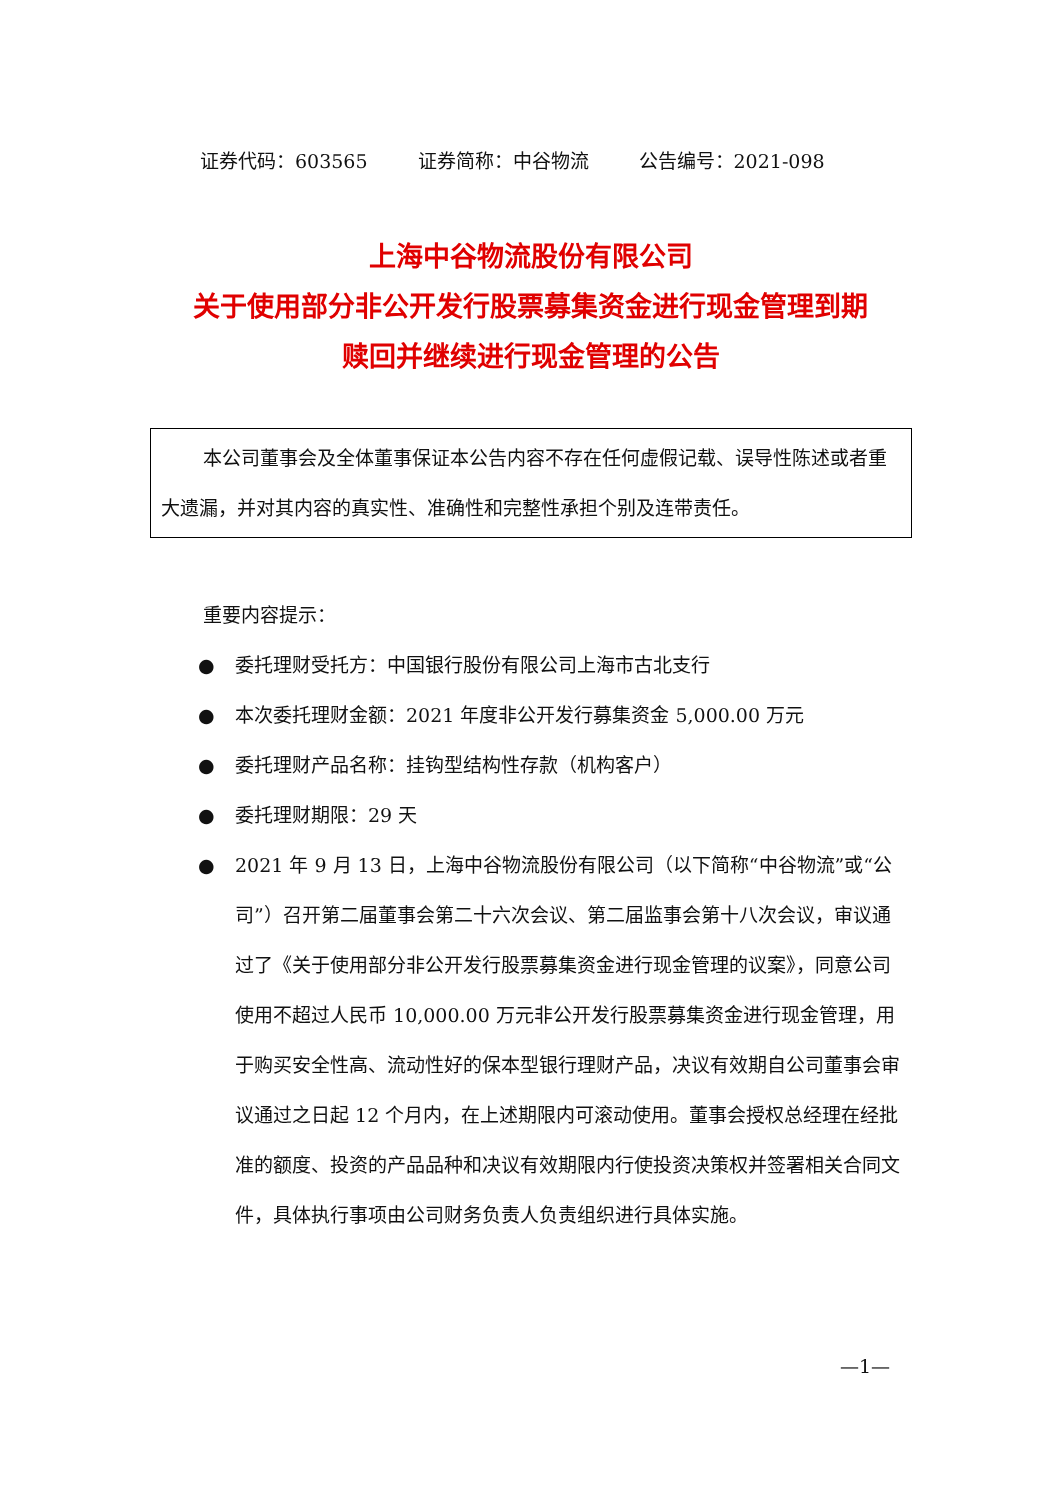证券代码：603565 证券简称：中谷物流 公告编号：2021-098
上海中谷物流股份有限公司
关于使用部分非公开发行股票募集资金进行现金管理到期
赎回并继续进行现金管理的公告
本公司董事会及全体董事保证本公告内容不存在任何虚假记载、误导性陈述或者重大遗漏，并对其内容的真实性、准确性和完整性承担个别及连带责任。
重要内容提示：
● 委托理财受托方：中国银行股份有限公司上海市古北支行
● 本次委托理财金额：2021 年度非公开发行募集资金 5,000.00 万元
● 委托理财产品名称：挂钩型结构性存款（机构客户）
● 委托理财期限：29 天
● 2021 年 9 月 13 日，上海中谷物流股份有限公司（以下简称“中谷物流”或“公司”）召开第二届董事会第二十六次会议、第二届监事会第十八次会议，审议通过了《关于使用部分非公开发行股票募集资金进行现金管理的议案》，同意公司使用不超过人民币 10,000.00 万元非公开发行股票募集资金进行现金管理，用于购买安全性高、流动性好的保本型银行理财产品，决议有效期自公司董事会审议通过之日起 12 个月内，在上述期限内可滚动使用。董事会授权总经理在经批准的额度、投资的产品品种和决议有效期限内行使投资决策权并签署相关合同文件，具体执行事项由公司财务负责人负责组织进行具体实施。
—1—